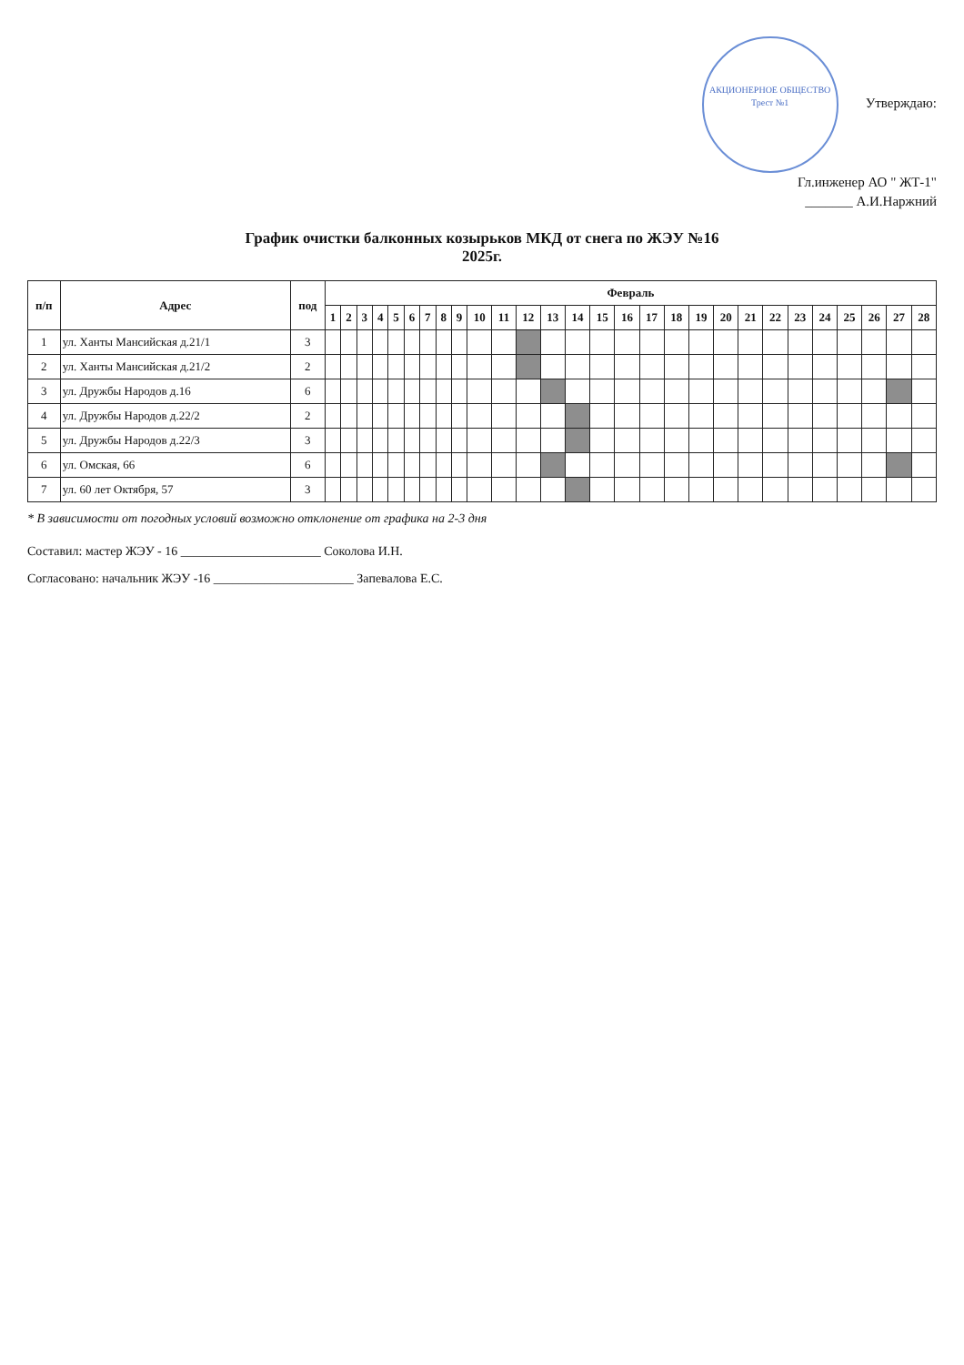АКЦИОНЕРНОЕ ОБЩЕСТВО
Трест №1 Утверждаю:
Гл.инженер АО " ЖТ-1"
_______ А.И.Наржний
График очистки балконных козырьков МКД от снега по ЖЭУ №16
2025г.
| п/п | Адрес | под | Февраль | | | | | | | | | | | | | | | | | | | | | | | | | | | |
| --- | --- | --- | --- | --- | --- | --- | --- | --- | --- | --- | --- | --- | --- | --- | --- | --- | --- | --- | --- | --- | --- | --- | --- | --- | --- | --- | --- | --- | --- | --- |
| | | | 1 | 2 | 3 | 4 | 5 | 6 | 7 | 8 | 9 | 10 | 11 | 12 | 13 | 14 | 15 | 16 | 17 | 18 | 19 | 20 | 21 | 22 | 23 | 24 | 25 | 26 | 27 | 28 |
| 1 | ул. Ханты Мансийская д.21/1 | 3 | | | | | | | | | | | | | | | | | | | | | | | | | | | | |
| 2 | ул. Ханты Мансийская д.21/2 | 2 | | | | | | | | | | | | | | | | | | | | | | | | | | | | |
| 3 | ул. Дружбы Народов д.16 | 6 | | | | | | | | | | | | | | | | | | | | | | | | | | | | |
| 4 | ул. Дружбы Народов д.22/2 | 2 | | | | | | | | | | | | | | | | | | | | | | | | | | | | |
| 5 | ул. Дружбы Народов д.22/3 | 3 | | | | | | | | | | | | | | | | | | | | | | | | | | | | |
| 6 | ул. Омская, 66 | 6 | | | | | | | | | | | | | | | | | | | | | | | | | | | | |
| 7 | ул. 60 лет Октября, 57 | 3 | | | | | | | | | | | | | | | | | | | | | | | | | | | | |
* В зависимости от погодных условий возможно отклонение от графика на 2-3 дня
Составил: мастер ЖЭУ - 16 ______________________ Соколова И.Н.
Согласовано: начальник ЖЭУ -16 ______________________ Запевалова Е.С.